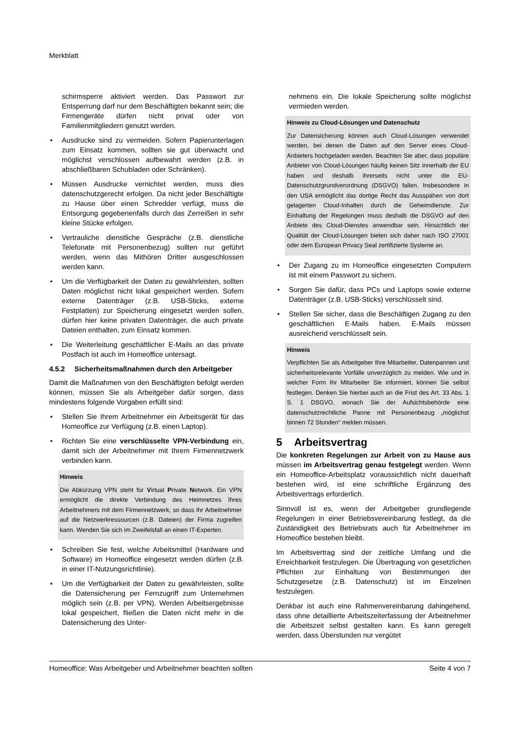Merkblatt
schirmsperre aktiviert werden. Das Passwort zur Entsperrung darf nur dem Beschäftigten bekannt sein; die Firmengeräte dürfen nicht privat oder von Familienmitgliedern genutzt werden.
• Ausdrucke sind zu vermeiden. Sofern Papierunterlagen zum Einsatz kommen, sollten sie gut überwacht und möglichst verschlossen aufbewahrt werden (z.B. in abschließbaren Schubladen oder Schränken).
• Müssen Ausdrucke vernichtet werden, muss dies datenschutzgerecht erfolgen. Da nicht jeder Beschäftigte zu Hause über einen Schredder verfügt, muss die Entsorgung gegebenenfalls durch das Zerreißen in sehr kleine Stücke erfolgen.
• Vertrauliche dienstliche Gespräche (z.B. dienstliche Telefonate mit Personenbezug) sollten nur geführt werden, wenn das Mithören Dritter ausgeschlossen werden kann.
• Um die Verfügbarkeit der Daten zu gewährleisten, sollten Daten möglichst nicht lokal gespeichert werden. Sofern externe Datenträger (z.B. USB-Sticks, externe Festplatten) zur Speicherung eingesetzt werden sollen, dürfen hier keine privaten Datenträger, die auch private Dateien enthalten, zum Einsatz kommen.
• Die Weiterleitung geschäftlicher E-Mails an das private Postfach ist auch im Homeoffice untersagt.
4.5.2 Sicherheitsmaßnahmen durch den Arbeitgeber
Damit die Maßnahmen von den Beschäftigten befolgt werden können, müssen Sie als Arbeitgeber dafür sorgen, dass mindestens folgende Vorgaben erfüllt sind:
• Stellen Sie Ihrem Arbeitnehmer ein Arbeitsgerät für das Homeoffice zur Verfügung (z.B. einen Laptop).
• Richten Sie eine verschlüsselte VPN-Verbindung ein, damit sich der Arbeitnehmer mit Ihrem Firmennetzwerk verbinden kann.
Hinweis
Die Abkürzung VPN steht für Virtual Private Network. Ein VPN ermöglicht die direkte Verbindung des Heimnetzes Ihres Arbeitnehmers mit dem Firmennetzwerk, so dass Ihr Arbeitnehmer auf die Netzwerkressourcen (z.B. Dateien) der Firma zugreifen kann. Wenden Sie sich im Zweifelsfall an einen IT-Experten.
• Schreiben Sie fest, welche Arbeitsmittel (Hardware und Software) im Homeoffice eingesetzt werden dürfen (z.B. in einer IT-Nutzungsrichtlinie).
• Um die Verfügbarkeit der Daten zu gewährleisten, sollte die Datensicherung per Fernzugriff zum Unternehmen möglich sein (z.B. per VPN). Werden Arbeitsergebnisse lokal gespeichert, fließen die Daten nicht mehr in die Datensicherung des Unter-
nehmens ein. Die lokale Speicherung sollte möglichst vermieden werden.
Hinweis zu Cloud-Lösungen und Datenschutz
Zur Datensicherung können auch Cloud-Lösungen verwendet werden, bei denen die Daten auf den Server eines Cloud-Anbieters hochgeladen werden. Beachten Sie aber, dass populäre Anbieter von Cloud-Lösungen häufig keinen Sitz innerhalb der EU haben und deshalb ihrerseits nicht unter die EU-Datenschutzgrundverordnung (DSGVO) fallen. Insbesondere in den USA ermöglicht das dortige Recht das Ausspähen von dort gelagerten Cloud-Inhalten durch die Geheimdienste. Zur Einhaltung der Regelungen muss deshalb die DSGVO auf den Anbiete des Cloud-Dienstes anwendbar sein. Hinsichtlich der Qualität der Cloud-Lösungen bieten sich daher nach ISO 27001 oder dem European Privacy Seal zertifizierte Systeme an.
• Der Zugang zu im Homeoffice eingesetzten Computern ist mit einem Passwort zu sichern.
• Sorgen Sie dafür, dass PCs und Laptops sowie externe Datenträger (z.B. USB-Sticks) verschlüsselt sind.
• Stellen Sie sicher, dass die Beschäftigen Zugang zu den geschäftlichen E-Mails haben. E-Mails müssen ausreichend verschlüsselt sein.
Hinweis
Verpflichten Sie als Arbeitgeber Ihre Mitarbeiter, Datenpannen und sicherheitsrelevante Vorfälle unverzüglich zu melden. Wie und in welcher Form Ihr Mitarbeiter Sie informiert, können Sie selbst festlegen. Denken Sie hierbei auch an die Frist des Art. 33 Abs. 1 S. 1 DSGVO, wonach Sie der Aufsichtsbehörde eine datenschutzrechtliche Panne mit Personenbezug „möglichst binnen 72 Stunden“ melden müssen.
5 Arbeitsvertrag
Die konkreten Regelungen zur Arbeit von zu Hause aus müssen im Arbeitsvertrag genau festgelegt werden. Wenn ein Homeoffice-Arbeitsplatz voraussichtlich nicht dauerhaft bestehen wird, ist eine schriftliche Ergänzung des Arbeitsvertrags erforderlich.
Sinnvoll ist es, wenn der Arbeitgeber grundlegende Regelungen in einer Betriebsvereinbarung festlegt, da die Zuständigkeit des Betriebsrats auch für Arbeitnehmer im Homeoffice bestehen bleibt.
Im Arbeitsvertrag sind der zeitliche Umfang und die Erreichbarkeit festzulegen. Die Übertragung von gesetzlichen Pflichten zur Einhaltung von Bestimmungen der Schutzgesetze (z.B. Datenschutz) ist im Einzelnen festzulegen.
Denkbar ist auch eine Rahmenvereinbarung dahingehend, dass ohne detaillierte Arbeitszeiterfassung der Arbeitnehmer die Arbeitszeit selbst gestalten kann. Es kann geregelt werden, dass Überstunden nur vergütet
Homeoffice: Was Arbeitgeber und Arbeitnehmer beachten sollten Seite 4 von 7